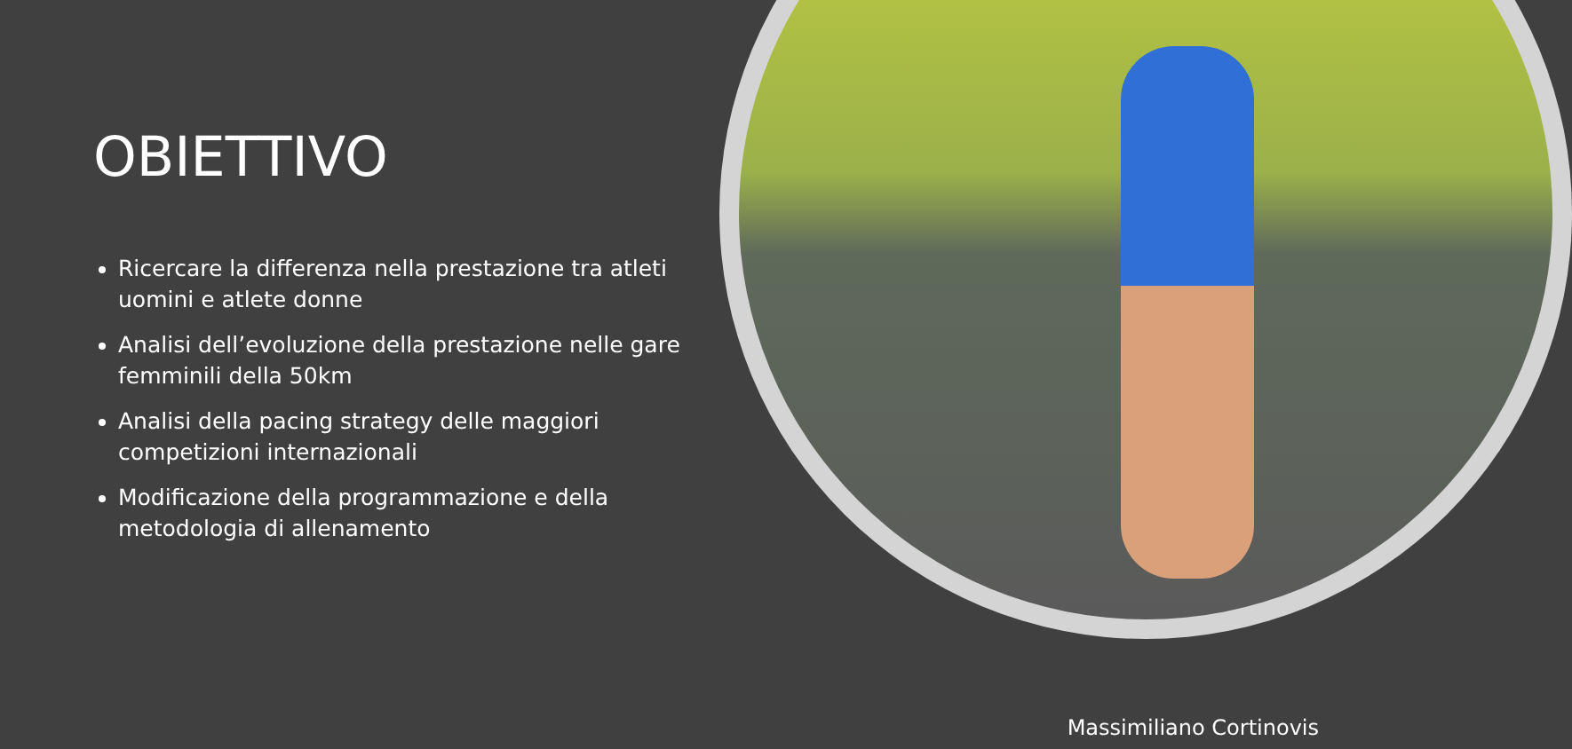OBIETTIVO
Ricercare la differenza nella prestazione tra atleti uomini e atlete donne
Analisi dell’evoluzione della prestazione nelle gare femminili della 50km
Analisi della pacing strategy delle maggiori competizioni internazionali
Modificazione della programmazione e della metodologia di allenamento
Massimiliano Cortinovis